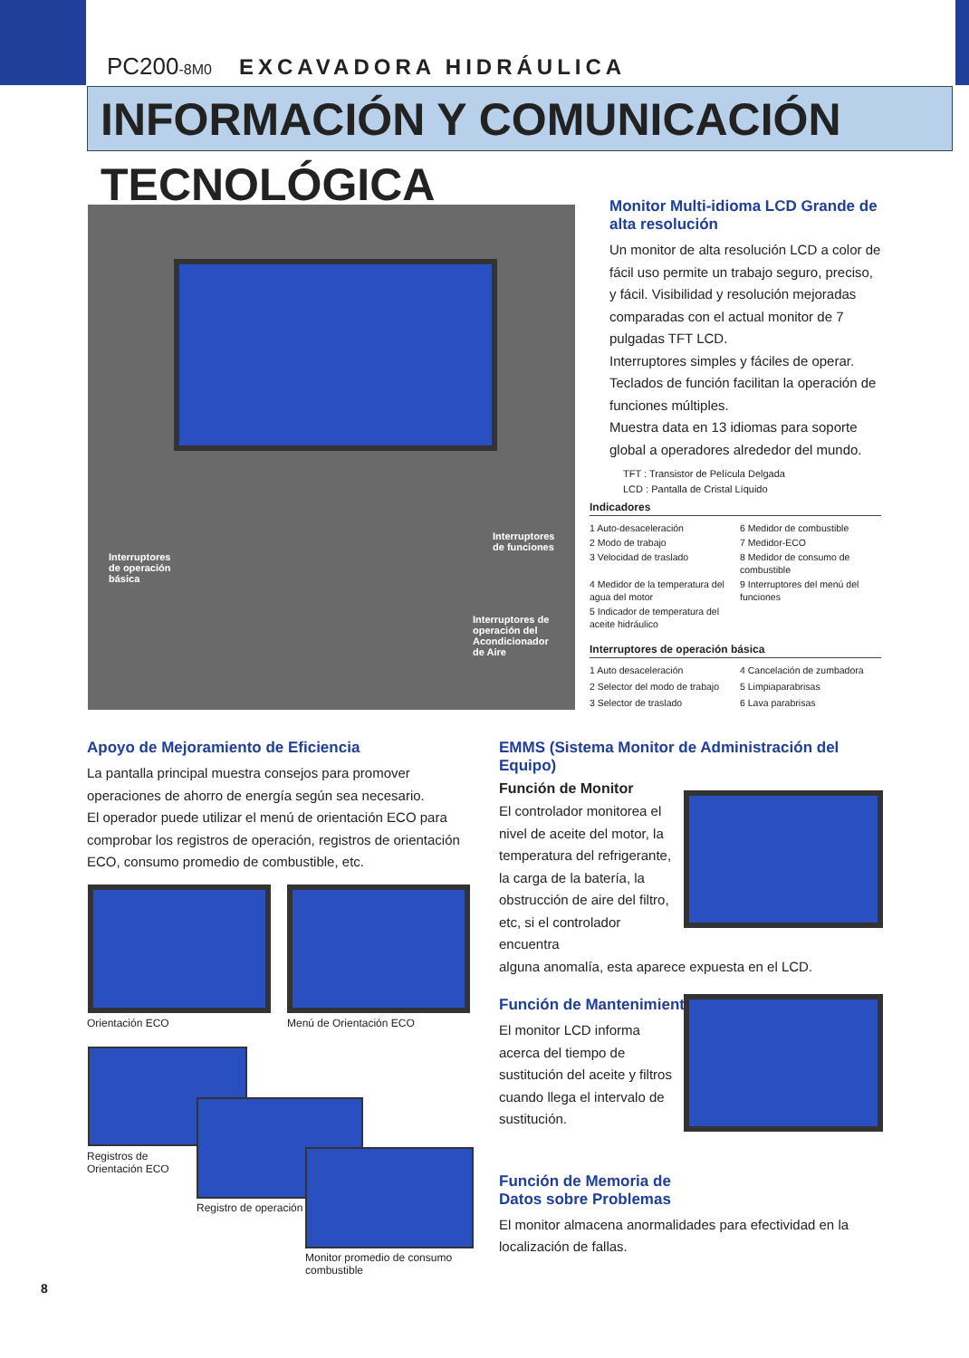PC200-8M0 EXCAVADORA HIDRÁULICA
INFORMACIÓN Y COMUNICACIÓN TECNOLÓGICA
Interruptores
de operación
básica
Interruptores
de funciones
Interruptores de
operación del
Acondicionador
de Aire
Monitor Multi-idioma LCD Grande de alta resolución
Un monitor de alta resolución LCD a color de fácil uso permite un trabajo seguro, preciso, y fácil. Visibilidad y resolución mejoradas comparadas con el actual monitor de 7 pulgadas TFT LCD.
Interruptores simples y fáciles de operar.
Teclados de función facilitan la operación de funciones múltiples.
Muestra data en 13 idiomas para soporte global a operadores alrededor del mundo.
TFT : Transistor de Película Delgada
LCD : Pantalla de Cristal Líquido
Indicadores
1 Auto-desaceleración
6 Medidor de combustible
2 Modo de trabajo
7 Medidor-ECO
3 Velocidad de traslado
8 Medidor de consumo de combustible
4 Medidor de la temperatura del agua del motor
9 Interruptores del menú del funciones
5 Indicador de temperatura del aceite hidráulico
Interruptores de operación básica
1 Auto desaceleración
4 Cancelación de zumbadora
2 Selector del modo de trabajo
5 Limpiaparabrisas
3 Selector de traslado
6 Lava parabrisas
Apoyo de Mejoramiento de Eficiencia
La pantalla principal muestra consejos para promover operaciones de ahorro de energía según sea necesario.
El operador puede utilizar el menú de orientación ECO para comprobar los registros de operación, registros de orientación ECO, consumo promedio de combustible, etc.
Orientación ECO Menú de Orientación ECO
Registros de
Orientación ECO
Registro de operación
Monitor promedio de consumo
combustible
EMMS (Sistema Monitor de Administración del Equipo)
Función de Monitor
El controlador monitorea el nivel de aceite del motor, la temperatura del refrigerante, la carga de la batería, la obstrucción de aire del filtro, etc, si el controlador encuentra
alguna anomalía, esta aparece expuesta en el LCD.
Función de Mantenimiento
El monitor LCD informa acerca del tiempo de sustitución del aceite y filtros cuando llega el intervalo de sustitución.
Función de Memoria de
Datos sobre Problemas
El monitor almacena anormalidades para efectividad en la localización de fallas.
8